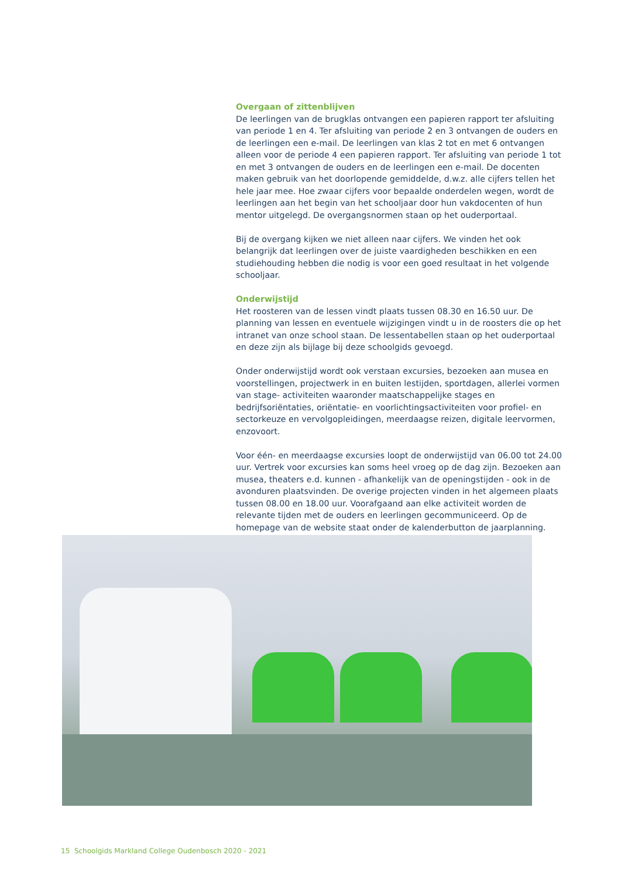Overgaan of zittenblijven
De leerlingen van de brugklas ontvangen een papieren rapport ter afsluiting van periode 1 en 4. Ter afsluiting van periode 2 en 3 ontvangen de ouders en de leerlingen een e-mail. De leerlingen van klas 2 tot en met 6 ontvangen alleen voor de periode 4 een papieren rapport. Ter afsluiting van periode 1 tot en met 3 ontvangen de ouders en de leerlingen een e-mail. De docenten maken gebruik van het doorlopende ge­middelde, d.w.z. alle cijfers tellen het hele jaar mee. Hoe zwaar cijfers voor bepaalde onderdelen wegen, wordt de leerlingen aan het begin van het schooljaar door hun vakdocenten of hun mentor uitgelegd. De overgangsnormen staan op het ouderportaal.
Bij de overgang kijken we niet alleen naar cijfers. We vinden het ook belangrijk dat leerlingen over de juiste vaardigheden beschikken en een studiehouding hebben die nodig is voor een goed resultaat in het volgende schooljaar.
Onderwijstijd
Het roosteren van de lessen vindt plaats tussen 08.30 en 16.50 uur. De planning van lessen en eventuele wijzigingen vindt u in de roosters die op het intranet van onze school staan. De lessentabellen staan op het ouderportaal en deze zijn als bijlage bij deze schoolgids gevoegd.
Onder onderwijstijd wordt ook verstaan excursies, bezoeken aan musea en voorstel­lingen, projectwerk in en buiten lestijden, sportdagen, allerlei vormen van stage- ac­tiviteiten waaronder maatschappelijke stages en bedrijfsoriëntaties, oriëntatie- en voorlichtingsactiviteiten voor profiel- en sectorkeuze en vervolgopleidingen, meer­daagse reizen, digitale leervormen, enzovoort.
Voor één- en meerdaagse excursies loopt de onderwijstijd van 06.00 tot 24.00 uur. Vertrek voor excursies kan soms heel vroeg op de dag zijn. Bezoeken aan musea, theaters e.d. kunnen - afhankelijk van de openingstijden - ook in de avonduren plaatsvinden. De overige projecten vinden in het algemeen plaats tussen 08.00 en 18.00 uur. Voorafgaand aan elke activiteit worden de relevante tijden met de ouders en leerlingen gecommuniceerd. Op de homepage van de website staat onder de kalenderbutton de jaarplanning.
15 Schoolgids Markland College Oudenbosch 2020 - 2021